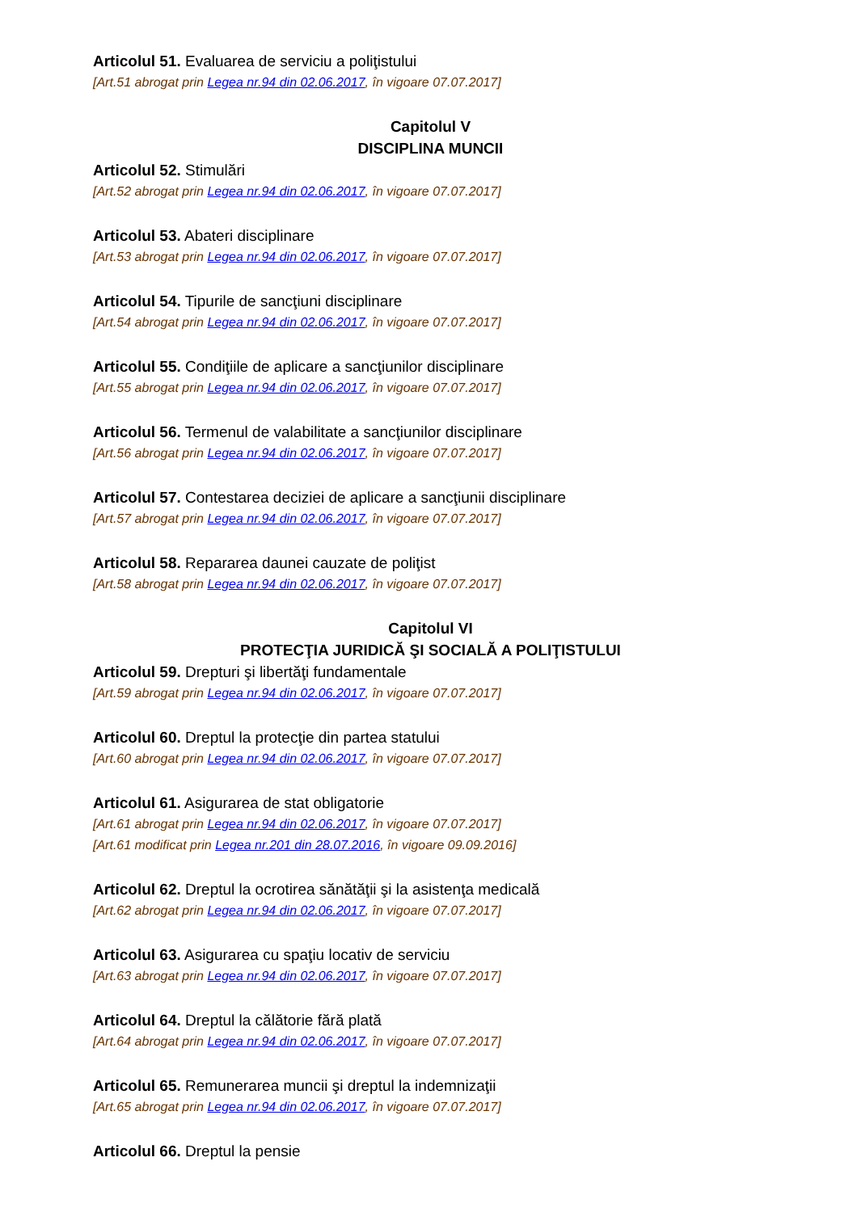Articolul 51. Evaluarea de serviciu a poliţistului
[Art.51 abrogat prin Legea nr.94 din 02.06.2017, în vigoare 07.07.2017]
Capitolul V
DISCIPLINA MUNCII
Articolul 52. Stimulări
[Art.52 abrogat prin Legea nr.94 din 02.06.2017, în vigoare 07.07.2017]
Articolul 53. Abateri disciplinare
[Art.53 abrogat prin Legea nr.94 din 02.06.2017, în vigoare 07.07.2017]
Articolul 54. Tipurile de sancţiuni disciplinare
[Art.54 abrogat prin Legea nr.94 din 02.06.2017, în vigoare 07.07.2017]
Articolul 55. Condiţiile de aplicare a sancţiunilor disciplinare
[Art.55 abrogat prin Legea nr.94 din 02.06.2017, în vigoare 07.07.2017]
Articolul 56. Termenul de valabilitate a sancţiunilor disciplinare
[Art.56 abrogat prin Legea nr.94 din 02.06.2017, în vigoare 07.07.2017]
Articolul 57. Contestarea deciziei de aplicare a sancţiunii disciplinare
[Art.57 abrogat prin Legea nr.94 din 02.06.2017, în vigoare 07.07.2017]
Articolul 58. Repararea daunei cauzate de poliţist
[Art.58 abrogat prin Legea nr.94 din 02.06.2017, în vigoare 07.07.2017]
Capitolul VI
PROTECŢIA JURIDICĂ ŞI SOCIALĂ A POLIŢISTULUI
Articolul 59. Drepturi şi libertăţi fundamentale
[Art.59 abrogat prin Legea nr.94 din 02.06.2017, în vigoare 07.07.2017]
Articolul 60. Dreptul la protecţie din partea statului
[Art.60 abrogat prin Legea nr.94 din 02.06.2017, în vigoare 07.07.2017]
Articolul 61. Asigurarea de stat obligatorie
[Art.61 abrogat prin Legea nr.94 din 02.06.2017, în vigoare 07.07.2017]
[Art.61 modificat prin Legea nr.201 din 28.07.2016, în vigoare 09.09.2016]
Articolul 62. Dreptul la ocrotirea sănătăţii şi la asistenţa medicală
[Art.62 abrogat prin Legea nr.94 din 02.06.2017, în vigoare 07.07.2017]
Articolul 63. Asigurarea cu spaţiu locativ de serviciu
[Art.63 abrogat prin Legea nr.94 din 02.06.2017, în vigoare 07.07.2017]
Articolul 64. Dreptul la călătorie fără plată
[Art.64 abrogat prin Legea nr.94 din 02.06.2017, în vigoare 07.07.2017]
Articolul 65. Remunerarea muncii şi dreptul la indemnizaţii
[Art.65 abrogat prin Legea nr.94 din 02.06.2017, în vigoare 07.07.2017]
Articolul 66. Dreptul la pensie